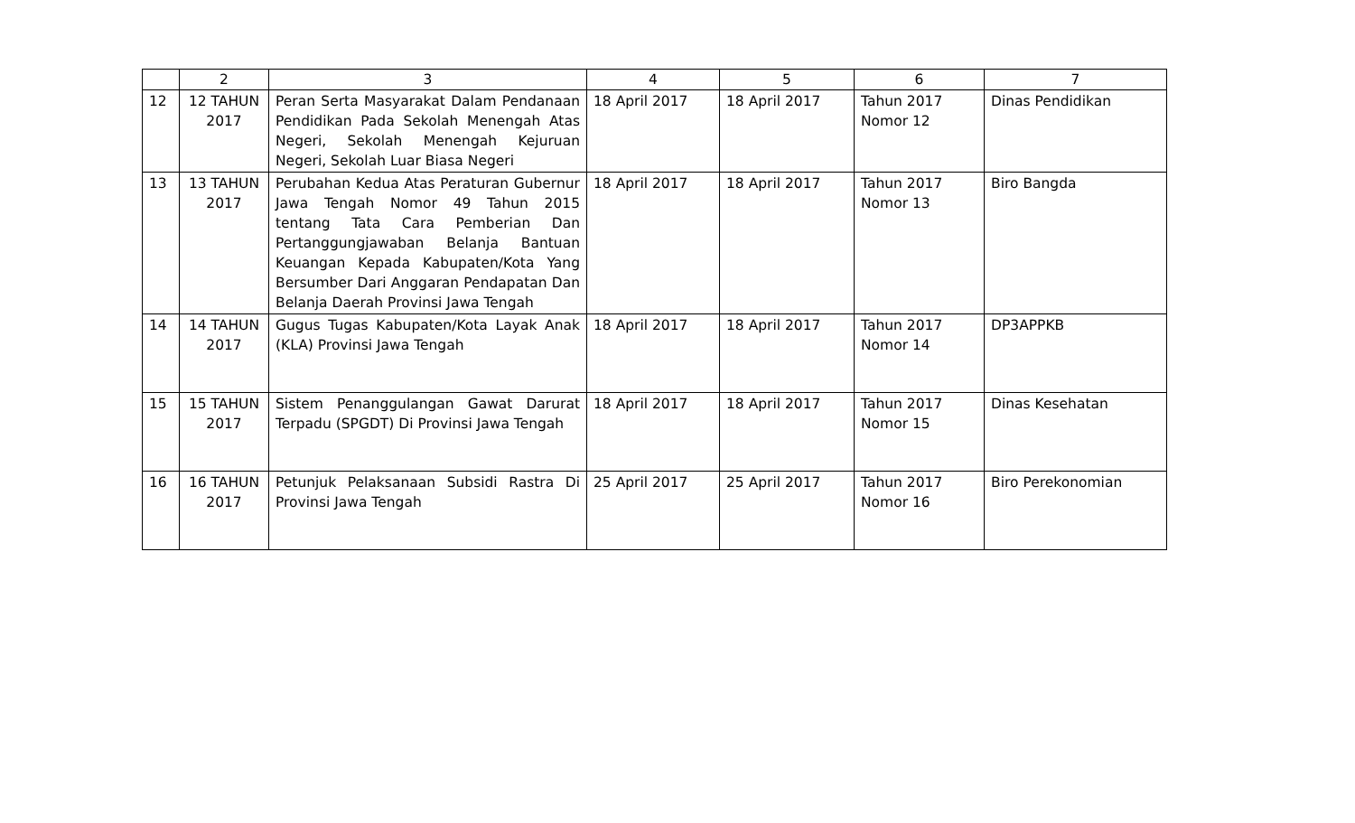| | 2 | 3 | 4 | 5 | 6 | 7 |
| --- | --- | --- | --- | --- | --- | --- |
| 12 | 12 TAHUN 2017 | Peran Serta Masyarakat Dalam Pendanaan Pendidikan Pada Sekolah Menengah Atas Negeri, Sekolah Menengah Kejuruan Negeri, Sekolah Luar Biasa Negeri | 18 April 2017 | 18 April 2017 | Tahun 2017 Nomor 12 | Dinas Pendidikan |
| 13 | 13 TAHUN 2017 | Perubahan Kedua Atas Peraturan Gubernur Jawa Tengah Nomor 49 Tahun 2015 tentang Tata Cara Pemberian Dan Pertanggungjawaban Belanja Bantuan Keuangan Kepada Kabupaten/Kota Yang Bersumber Dari Anggaran Pendapatan Dan Belanja Daerah Provinsi Jawa Tengah | 18 April 2017 | 18 April 2017 | Tahun 2017 Nomor 13 | Biro Bangda |
| 14 | 14 TAHUN 2017 | Gugus Tugas Kabupaten/Kota Layak Anak (KLA) Provinsi Jawa Tengah | 18 April 2017 | 18 April 2017 | Tahun 2017 Nomor 14 | DP3APPKB |
| 15 | 15 TAHUN 2017 | Sistem Penanggulangan Gawat Darurat Terpadu (SPGDT) Di Provinsi Jawa Tengah | 18 April 2017 | 18 April 2017 | Tahun 2017 Nomor 15 | Dinas Kesehatan |
| 16 | 16 TAHUN 2017 | Petunjuk Pelaksanaan Subsidi Rastra Di Provinsi Jawa Tengah | 25 April 2017 | 25 April 2017 | Tahun 2017 Nomor 16 | Biro Perekonomian |